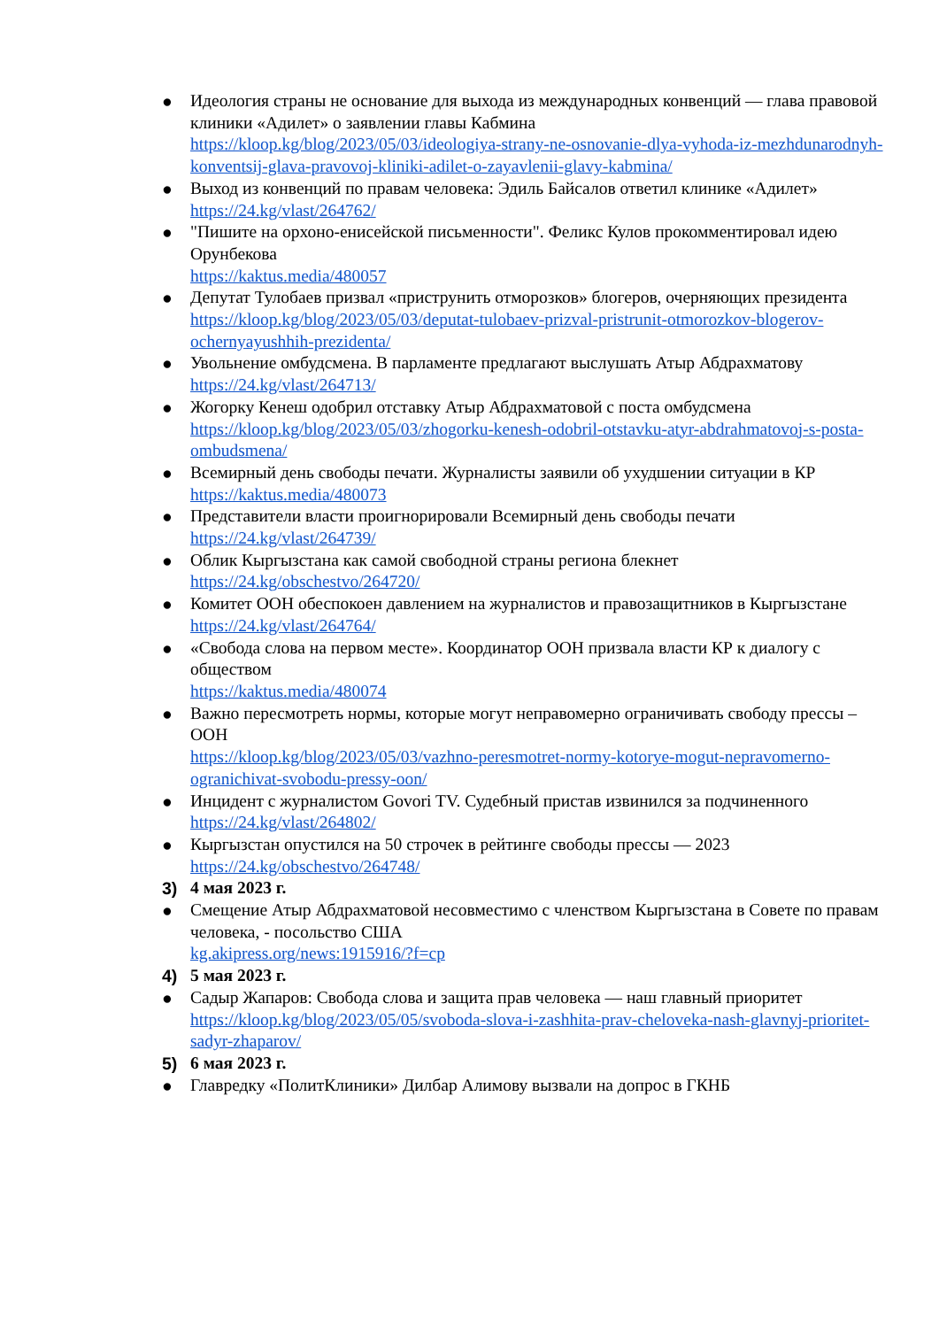● Идеология страны не основание для выхода из международных конвенций — глава правовой клиники «Адилет» о заявлении главы Кабмина
https://kloop.kg/blog/2023/05/03/ideologiya-strany-ne-osnovanie-dlya-vyhoda-iz-mezhdunarodnyh-konventsij-glava-pravovoj-kliniki-adilet-o-zayavlenii-glavy-kabmina/
● Выход из конвенций по правам человека: Эдиль Байсалов ответил клинике «Адилет»
https://24.kg/vlast/264762/
● "Пишите на орхоно-енисейской письменности". Феликс Кулов прокомментировал идею Орунбекова
https://kaktus.media/480057
● Депутат Тулобаев призвал «приструнить отморозков» блогеров, очерняющих президента
https://kloop.kg/blog/2023/05/03/deputat-tulobaev-prizval-pristrunit-otmorozkov-blogerov-ochernyayushhih-prezidenta/
● Увольнение омбудсмена. В парламенте предлагают выслушать Атыр Абдрахматову
https://24.kg/vlast/264713/
● Жогорку Кенеш одобрил отставку Атыр Абдрахматовой с поста омбудсмена
https://kloop.kg/blog/2023/05/03/zhogorku-kenesh-odobril-otstavku-atyr-abdrahmatovoj-s-posta-ombudsmena/
● Всемирный день свободы печати. Журналисты заявили об ухудшении ситуации в КР
https://kaktus.media/480073
● Представители власти проигнорировали Всемирный день свободы печати
https://24.kg/vlast/264739/
● Облик Кыргызстана как самой свободной страны региона блекнет
https://24.kg/obschestvo/264720/
● Комитет ООН обеспокоен давлением на журналистов и правозащитников в Кыргызстане
https://24.kg/vlast/264764/
● «Свобода слова на первом месте». Координатор ООН призвала власти КР к диалогу с обществом
https://kaktus.media/480074
● Важно пересмотреть нормы, которые могут неправомерно ограничивать свободу прессы – ООН
https://kloop.kg/blog/2023/05/03/vazhno-peresmotret-normy-kotorye-mogut-nepravomerno-ogranichivat-svobodu-pressy-oon/
● Инцидент с журналистом Govori TV. Судебный пристав извинился за подчиненного
https://24.kg/vlast/264802/
● Кыргызстан опустился на 50 строчек в рейтинге свободы прессы — 2023
https://24.kg/obschestvo/264748/
3) 4 мая 2023 г.
● Смещение Атыр Абдрахматовой несовместимо с членством Кыргызстана в Совете по правам человека, - посольство США
kg.akipress.org/news:1915916/?f=cp
4) 5 мая 2023 г.
● Садыр Жапаров: Свобода слова и защита прав человека — наш главный приоритет
https://kloop.kg/blog/2023/05/05/svoboda-slova-i-zashhita-prav-cheloveka-nash-glavnyj-prioritet-sadyr-zhaparov/
5) 6 мая 2023 г.
● Главредку «ПолитКлиники» Дилбар Алимову вызвали на допрос в ГКНБ